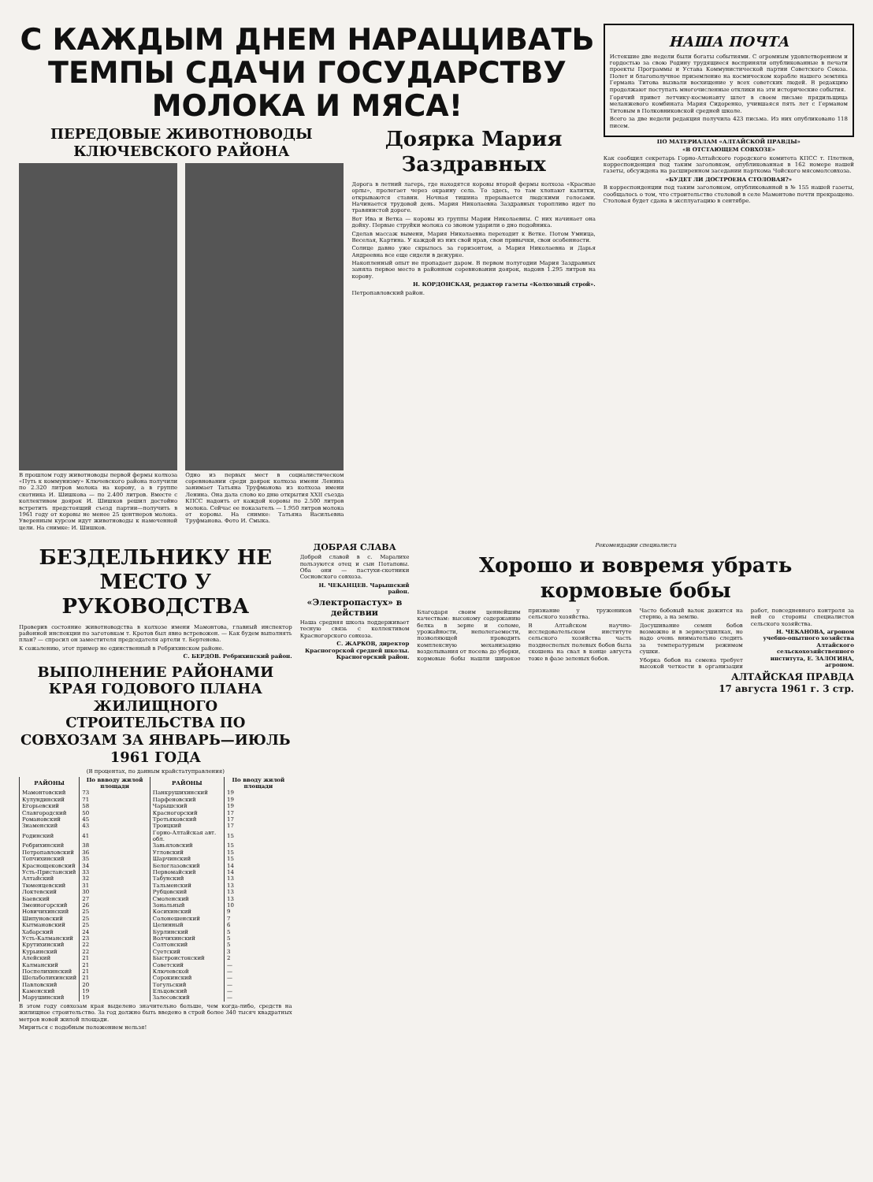С КАЖДЫМ ДНЕМ НАРАЩИВАТЬ ТЕМПЫ СДАЧИ ГОСУДАРСТВУ МОЛОКА И МЯСА!
ПЕРЕДОВЫЕ ЖИВОТНОВОДЫ КЛЮЧЕВСКОГО РАЙОНА
В прошлом году животноводы первой фермы колхоза «Путь к коммунизму» Ключевского района получили по 2.320 литров молока на корову, а в группе скотника И. Шишкова — по 2.400 литров. Вместе с коллективом доярок И. Шишков решил достойно встретить предстоящий съезд партии—получить в 1961 году от коровы не менее 25 центнеров молока. Уверенным курсом идут животноводы к намеченной цели. На снимке: И. Шишков.
Одно из первых мест в социалистическом соревновании среди доярок колхоза имени Ленина занимает Татьяна Труфманова из колхоза имени Ленина. Она дала слово ко дню открытия XXII съезда КПСС надоить от каждой коровы по 2.500 литров молока. Сейчас ее показатель — 1.950 литров молока от коровы. На снимке: Татьяна Васильевна Труфманова. Фото И. Смыка.
Доярка Мария Заздравных
Дорога в летний лагерь, где находятся коровы второй фермы колхоза «Красные орлы», пролегает через окраину села. То здесь, то там хлопают калитки, открываются ставни. Ночная тишина прерывается людскими голосами. Начинается трудовой день. Мария Николаевна Заздравных торопливо идет по травянистой дороге.
Вот Ива и Ветка — коровы из группы Марии Николаевны. С них начинает она дойку. Первые струйки молока со звоном ударили о дно подойника.
Сделав массаж вымени, Мария Николаевна переходит к Ветке. Потом Умница, Веселая, Картина. У каждой из них свой нрав, свои привычки, свои особенности.
Солнце давно уже скрылось за горизонтом, а Мария Николаевна и Дарья Андреевна все еще сидели в дежурке.
Накопленный опыт не пропадает даром. В первом полугодии Мария Заздравных заняла первое место в районном соревновании доярок, надоив 1.295 литров на корову.
Н. КОРДОНСКАЯ, редактор газеты «Колхозный строй».
Петропавловский район.
НАША ПОЧТА
Истекшие две недели были богаты событиями. С огромным удовлетворением и гордостью за свою Родину трудящиеся восприняли опубликованные в печати проекты Программы и Устава Коммунистической партии Советского Союза. Полет и благополучное приземление на космическом корабле нашего земляка Германа Титова вызвали восхищение у всех советских людей. В редакцию продолжают поступать многочисленные отклики на эти исторические события.
Горячий привет летчику-космонавту шлет в своем письме прядильщица меланжевого комбината Мария Сидоренко, учившаяся пять лет с Германом Титовым в Полковниковской средней школе.
Всего за две недели редакция получила 423 письма. Из них опубликовано 118 писем.
ПО МАТЕРИАЛАМ «АЛТАЙСКОЙ ПРАВДЫ»
«В ОТСТАЮЩЕМ СОВХОЗЕ»
Как сообщил секретарь Горно-Алтайского городского комитета КПСС т. Плетнев, корреспонденция под таким заголовком, опубликованная в 162 номере нашей газеты, обсуждена на расширенном заседании парткома Чойского мясомолсовхоза.
«БУДЕТ ЛИ ДОСТРОЕНА СТОЛОВАЯ?»
В корреспонденции под таким заголовком, опубликованной в № 155 нашей газеты, сообщалось о том, что строительство столовой в селе Мамонтове почти прекращено. Столовая будет сдана в эксплуатацию в сентябре.
БЕЗДЕЛЬНИКУ НЕ МЕСТО У РУКОВОДСТВА
Проверив состояние животноводства в колхозе имени Мамонтова, главный инспектор районной инспекции по заготовкам т. Кротов был явно встревожен. — Как будем выполнять план? — спросил он заместителя председателя артели т. Бертенева.
К сожалению, этот пример не единственный в Ребрихинском районе.
С. БЕРДОВ. Ребрихинский район.
ВЫПОЛНЕНИЕ РАЙОНАМИ КРАЯ ГОДОВОГО ПЛАНА ЖИЛИЩНОГО СТРОИТЕЛЬСТВА ПО СОВХОЗАМ ЗА ЯНВАРЬ—ИЮЛЬ 1961 ГОДА
(В процентах, по данным крайстатуправления)
| РАЙОНЫ | По ввводу жилой площади | РАЙОНЫ | По вводу жилой площади |
| --- | --- | --- | --- |
| Мамонтовский | 73 | Панкрушихинский | 19 |
| Кулундинский | 71 | Парфеновский | 19 |
| Егорьевский | 58 | Чарышский | 19 |
| Славгородский | 50 | Красногорский | 17 |
| Романовский | 45 | Третьяковский | 17 |
| Знаменский | 43 | Троицкий | 17 |
| Родинский | 41 | Горно-Алтайская авт. обл. | 15 |
| Ребрихинский | 38 | Завьяловский | 15 |
| Петропавловский | 36 | Угловский | 15 |
| Топчихинский | 35 | Шарчинский | 15 |
| Краснощековский | 34 | Белоглазовский | 14 |
| Усть-Пристанский | 33 | Первомайский | 14 |
| Алтайский | 32 | Табунский | 13 |
| Тюменцевский | 31 | Тальменский | 13 |
| Локтевский | 30 | Рубцовский | 13 |
| Баевский | 27 | Смоленский | 13 |
| Змеиногорский | 26 | Зональный | 10 |
| Новичихинский | 25 | Косихинский | 9 |
| Шипуновский | 25 | Солонешенский | 7 |
| Кытмановский | 25 | Целинный | 6 |
| Хабарский | 24 | Бурлинский | 5 |
| Усть-Калманский | 23 | Волчихинский | 5 |
| Крутихинский | 22 | Солтонский | 5 |
| Курьинский | 22 | Суетский | 3 |
| Алейский | 21 | Быстроистокский | 2 |
| Калманский | 21 | Советский | — |
| Поспелихинский | 21 | Ключевской | — |
| Шелаболихинский | 21 | Сорокинский | — |
| Павловский | 20 | Тогульский | — |
| Каменский | 19 | Ельцовский | — |
| Марушинский | 19 | Залесовский | — |
В этом году совхозам края выделено значительно больше, чем когда-либо, средств на жилищное строительство. За год должно быть введено в строй более 340 тысяч квадратных метров новой жилой площади.
Мириться с подобным положением нельзя!
ДОБРАЯ СЛАВА
Доброй славой в с. Маралихе пользуются отец и сын Потаповы. Оба они — пастухи-скотники Сосновского совхоза.
Н. ЧЕКАНЦЕВ. Чарышский район.
«Электропастух» в действии
Наша средняя школа поддерживает тесную связь с коллективом Красногорского совхоза.
С. ЖАРКОВ, директор Красногорской средней школы. Красногорский район.
Рекомендации специалиста
Хорошо и вовремя убрать кормовые бобы
Благодаря своим ценнейшим качествам: высокому содержанию белка в зерне и соломе, урожайности, неполегаемости, позволяющей проводить комплексную механизацию возделывания от посева до уборки, кормовые бобы нашли широкое признание у тружеников сельского хозяйства.
В Алтайском научно-исследовательском институте сельского хозяйства часть позднеспелых полевых бобов была скошена на свал в конце августа тоже в фазе зеленых бобов.
Часто бобовый валок дожится на стерню, а на землю.
Досушивание семян бобов возможно и в зерносушилках, но надо очень внимательно следить за температурным режимом сушки.
Уборка бобов на семена требует высокой четкости в организации работ, повседневного контроля за ней со стороны специалистов сельского хозяйства.
Н. ЧЕКАНОВА, агроном учебно-опытного хозяйства Алтайского сельскохозяйственного института, Е. ЗАЛОГИНА, агроном.
АЛТАЙСКАЯ ПРАВДА
17 августа 1961 г. 3 стр.